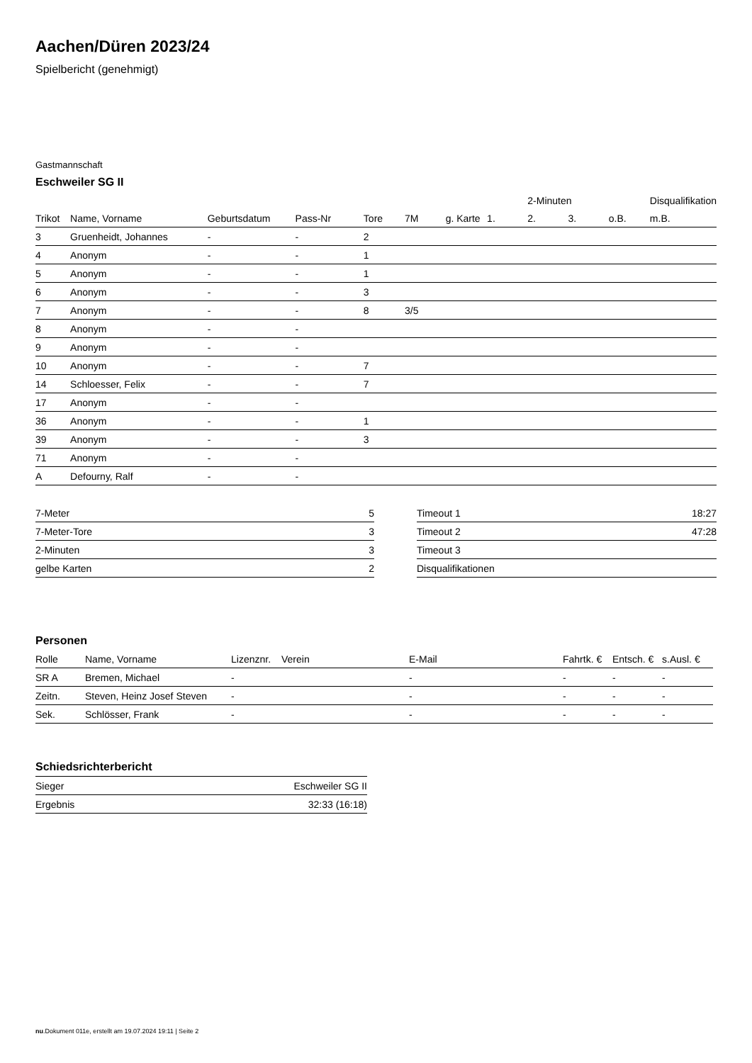Aachen/Düren 2023/24
Spielbericht (genehmigt)
Gastmannschaft
Eschweiler SG II
| | | | | | | | | 2-Minuten | | | Disqualifikation |
| --- | --- | --- | --- | --- | --- | --- | --- | --- | --- | --- | --- |
| Trikot | Name, Vorname | Geburtsdatum | Pass-Nr | Tore | 7M | g. Karte | 1. | 2. | 3. | o.B. | m.B. |
| 3 | Gruenheidt, Johannes | - | - | 2 | | | | | | | |
| 4 | Anonym | - | - | 1 | | | | | | | |
| 5 | Anonym | - | - | 1 | | | | | | | |
| 6 | Anonym | - | - | 3 | | | | | | | |
| 7 | Anonym | - | - | 8 | 3/5 | | | | | | |
| 8 | Anonym | - | - | | | | | | | | |
| 9 | Anonym | - | - | | | | | | | | |
| 10 | Anonym | - | - | 7 | | | | | | | |
| 14 | Schloesser, Felix | - | - | 7 | | | | | | | |
| 17 | Anonym | - | - | | | | | | | | |
| 36 | Anonym | - | - | 1 | | | | | | | |
| 39 | Anonym | - | - | 3 | | | | | | | |
| 71 | Anonym | - | - | | | | | | | | |
| A | Defourny, Ralf | - | - | | | | | | | | |
| 7-Meter | 5 |
| 7-Meter-Tore | 3 |
| 2-Minuten | 3 |
| gelbe Karten | 2 |
| Timeout 1 | 18:27 |
| Timeout 2 | 47:28 |
| Timeout 3 | |
| Disqualifikationen | |
Personen
| Rolle | Name, Vorname | Lizenznr. | Verein | E-Mail | Fahrtk. € | Entsch. € | s.Ausl. € |
| --- | --- | --- | --- | --- | --- | --- | --- |
| SR A | Bremen, Michael | - | | - | - | - | - |
| Zeitn. | Steven, Heinz Josef Steven | - | | - | - | - | - |
| Sek. | Schlösser, Frank | - | | - | - | - | - |
Schiedsrichterbericht
| Sieger | Eschweiler SG II |
| Ergebnis | 32:33 (16:18) |
nu.Dokument 011e, erstellt am 19.07.2024 19:11 | Seite 2